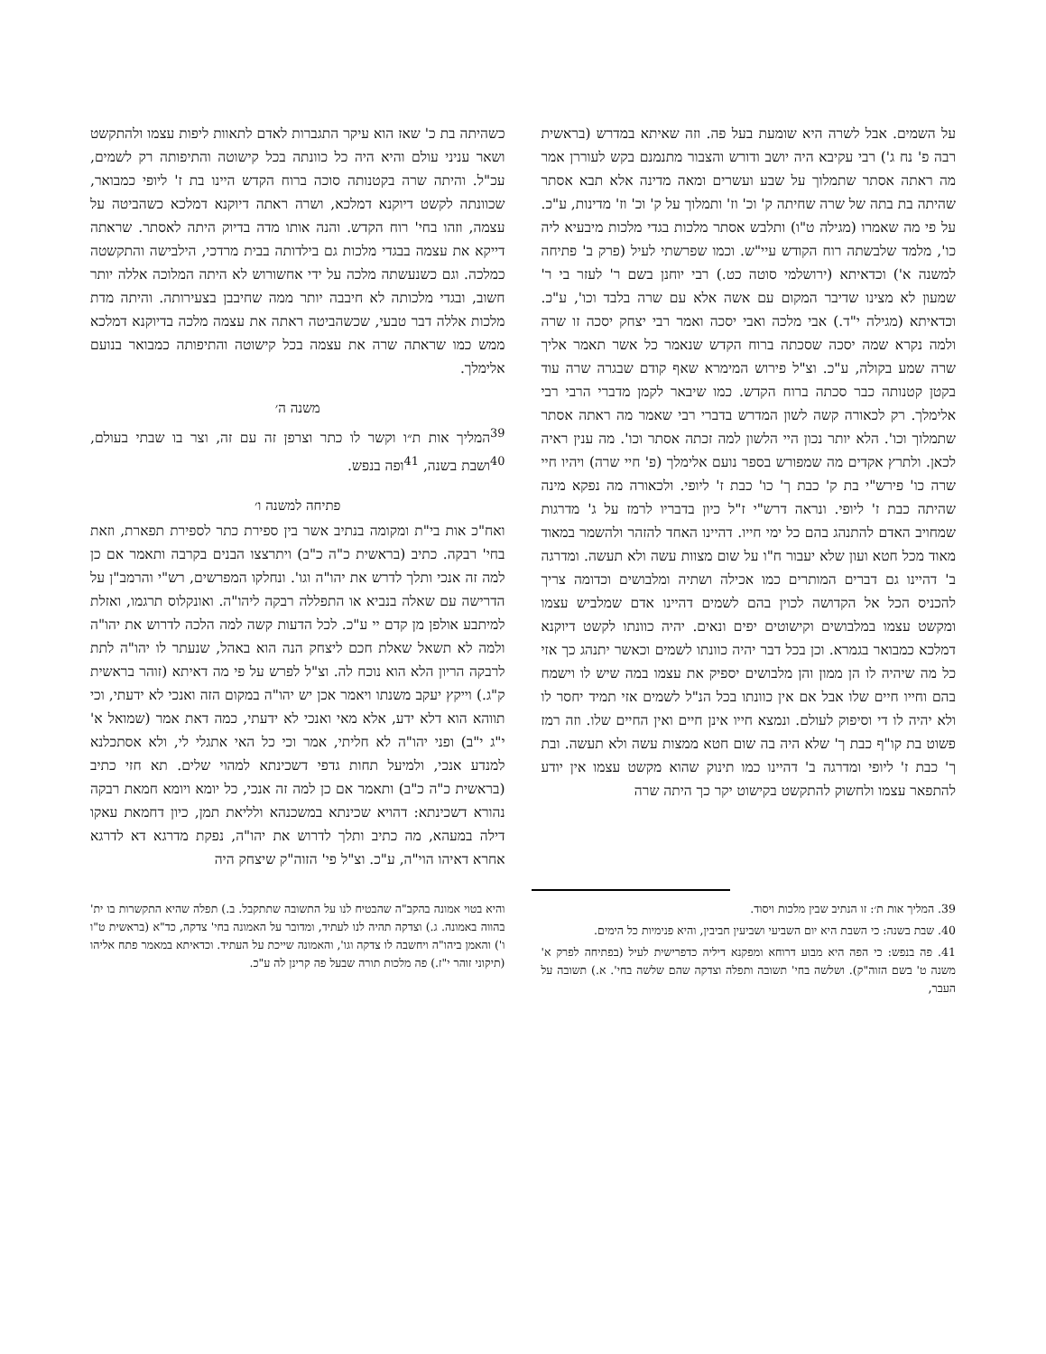על השמים. אבל לשרה היא שומעת בעל פה. וזה שאיתא במדרש (בראשית רבה פ' נח ג') רבי עקיבא היה יושב ודורש והצבור מתנמנם בקש לעוררן אמר מה ראתה אסתר שתמלוך על שבע ועשרים ומאה מדינה אלא תבא אסתר שהיתה בת בתה של שרה שחיתה ק' וכ' וז' ותמלוך על ק' וכ' וז' מדינות, ע"כ. על פי מה שאמרו (מגילה ט"ו) ותלבש אסתר מלכות בגדי מלכות מיבעיא ליה כו', מלמד שלבשתה רוח הקודש עיי"ש. וכמו שפרשתי לעיל (פרק ב' פתיחה למשנה א') וכדאיתא (ירושלמי סוטה כט.) רבי יוחנן בשם ר' לעזר בי ר' שמעון לא מצינו שדיבר המקום עם אשה אלא עם שרה בלבד וכו', ע"כ. וכדאיתא (מגילה י"ד.) אבי מלכה ואבי יסכה ואמר רבי יצחק יסכה זו שרה ולמה נקרא שמה יסכה שסכתה ברוח הקדש שנאמר כל אשר תאמר אליך שרה שמע בקולה, ע"כ. וצ"ל פירוש המימרא שאף קודם שבגרה שרה עוד בקטן קטנותה כבר סכתה ברוח הקדש. כמו שיבאר לקמן מדברי הרבי רבי אלימלך. רק לכאורה קשה לשון המדרש בדברי רבי שאמר מה ראתה אסתר שתמלוך וכו'. הלא יותר נכון היי הלשון למה זכתה אסתר וכו'. מה ענין ראיה לכאן. ולתרץ אקדים מה שמפורש בספר נועם אלימלך (פ' חיי שרה) ויהיו חיי שרה כו' פירש"י בת ק' כבת ך' כו' כבת ז' ליופי. ולכאורה מה נפקא מינה שהיתה כבת ז' ליופי. ונראה דרש"י ז"ל כיון בדבריו לרמז על ג' מדרגות שמחויב האדם להתנהג בהם כל ימי חייו. דהיינו האחד להזהר ולהשמר במאוד מאוד מכל חטא ועון שלא יעבור ח"ו על שום מצוות עשה ולא תעשה. ומדרגה ב' דהיינו גם דברים המותרים כמו אכילה ושתיה ומלבושים וכדומה צריך להכניס הכל אל הקדושה לכוין בהם לשמים דהיינו אדם שמלביש עצמו ומקשט עצמו במלבושים וקישוטים יפים ונאים. יהיה כוונתו לקשט דיוקנא דמלכא כמבואר בגמרא. וכן בכל דבר יהיה כוונתו לשמים וכאשר יתנהג כך אזי כל מה שיהיה לו הן ממון והן מלבושים יספיק את עצמו במה שיש לו וישמח בהם וחייו חיים שלו אבל אם אין כוונתו בכל הנ"ל לשמים אזי תמיד יחסר לו ולא יהיה לו די וסיפוק לעולם. ונמצא חייו אינן חיים ואין החיים שלו. וזה רמז פשוט בת קו"ף כבת ך' שלא היה בה שום חטא ממצות עשה ולא תעשה. ובת ך' כבת ז' ליופי ומדרגה ב' דהיינו כמו תינוק שהוא מקשט עצמו אין יודע להתפאר עצמו ולחשוק להתקשט בקישוט יקר כך היתה שרה
כשהיתה בת כ' שאז הוא עיקר התגברות לאדם לתאוות ליפות עצמו ולהתקשט ושאר עניני עולם והיא היה כל כוונתה בכל קישוטה והתיפותה רק לשמים, עכ"ל. והיתה שרה בקטנותה סוכה ברוח הקדש היינו בת ז' ליופי כמבואר, שכוונתה לקשט דיוקנא דמלכא, ושרה ראתה דיוקנא דמלכא כשהביטה על עצמה, וזהו בחי' רוח הקדש. והנה אותו מדה בדיוק היתה לאסתר. שראתה דייקא את עצמה בבגדי מלכות גם בילדותה בבית מרדכי, הילבישה והתקשטה כמלכה. וגם כשנעשתה מלכה על ידי אחשורוש לא היתה המלוכה אללה יותר חשוב, ובגדי מלכותה לא חיבבה יותר ממה שחיבבן בצעירותה. והיתה מדת מלכות אללה דבר טבעי, שכשהביטה ראתה את עצמה מלכה בדיוקנא דמלכא ממש כמו שראתה שרה את עצמה בכל קישוטה והתיפותה כמבואר בנועם אלימלך.
משנה ה׳
<sup>39</sup> המליך אות ת״ו וקשר לו כתר וצרפן זה עם זה, וצר בו שבתי בעולם, <sup>40</sup>ושבת בשנה, <sup>41</sup>ופה בנפש.
פתיחה למשנה ו׳
ואח"כ אות בי"ת ומקומה בנתיב אשר בין ספירת כתר לספירת תפארת, וזאת בחי' רבקה. כתיב (בראשית כ"ה כ"ב) ויתרצצו הבנים בקרבה ותאמר אם כן למה זה אנכי ותלך לדרש את יהו"ה וגו'. ונחלקו המפרשים, רש"י והרמב"ן על הדרישה עם שאלה בנביא או התפללה רבקה ליהו"ה. ואונקלוס תרגמו, ואזלת למיתבע אולפן מן קדם יי ע"כ. לכל הדעות קשה למה הלכה לדרוש את יהו"ה ולמה לא תשאל שאלת חכם ליצחק הנה הוא באהל, שנעתר לו יהו"ה לתת לרבקה הריון הלא הוא נוכח לה. וצ"ל לפרש על פי מה דאיתא (זוהר בראשית ק"ג.) וייקץ יעקב משנתו ויאמר אכן יש יהו"ה במקום הזה ואנכי לא ידעתי, וכי תווהא הוא דלא ידע, אלא מאי ואנכי לא ידעתי, כמה דאת אמר (שמואל א' י"ג י"ב) ופני יהו"ה לא חליתי, אמר וכי כל האי אתגלי לי, ולא אסתכלנא למנדע אנכי, ולמיעל תחות גדפי דשכינתא למהוי שלים. תא חזי כתיב (בראשית כ"ה כ"ב) ותאמר אם כן למה זה אנכי, כל יומא ויומא חמאת רבקה נהורא דשכינתא: דהויא שכינתא במשכנהא ולליאת תמן, כיון דחמאת עאקו דילה במעהא, מה כתיב ותלך לדרוש את יהו"ה, נפקת מדרגא דא לדרגא אחרא דאיהו הוי"ה, ע"כ. וצ"ל פי' הזוה"ק שיצחק היה
39. המליך אות ת׳: זו הנתיב שבין מלכות ויסוד.
40. שבת בשנה: כי השבת היא יום השביעי ושביעין חביבין, והיא פנימיות כל הימים.
41. פה בנפש: כי הפה היא מבוע דרוחא ומפקנא דיליה כדפרישית לעיל (בפתיחה לפרק א' משנה ט' בשם הזוה"ק). ושלשה בחי' תשובה ותפלה וצדקה שהם שלשה בחי'. א.) תשובה על העבר,
והיא בטוי אמונה בהקב"ה שהבטיח לנו על התשובה שתתקבל. ב.) תפלה שהיא התקשרות בו ית' בהווה באמונה. ג.) וצדקה תהיה לנו לעתיד, ומדובר על האמונה בחי' צדקה, כד"א (בראשית ט"ו ו') והאמן ביהו"ה ויחשבה לו צדקה וגו', והאמונה שייכת על העתיד. וכדאיתא במאמר פתח אליהו (תיקוני זוהר י"ז.) פה מלכות תורה שבעל פה קרינן לה ע"כ.